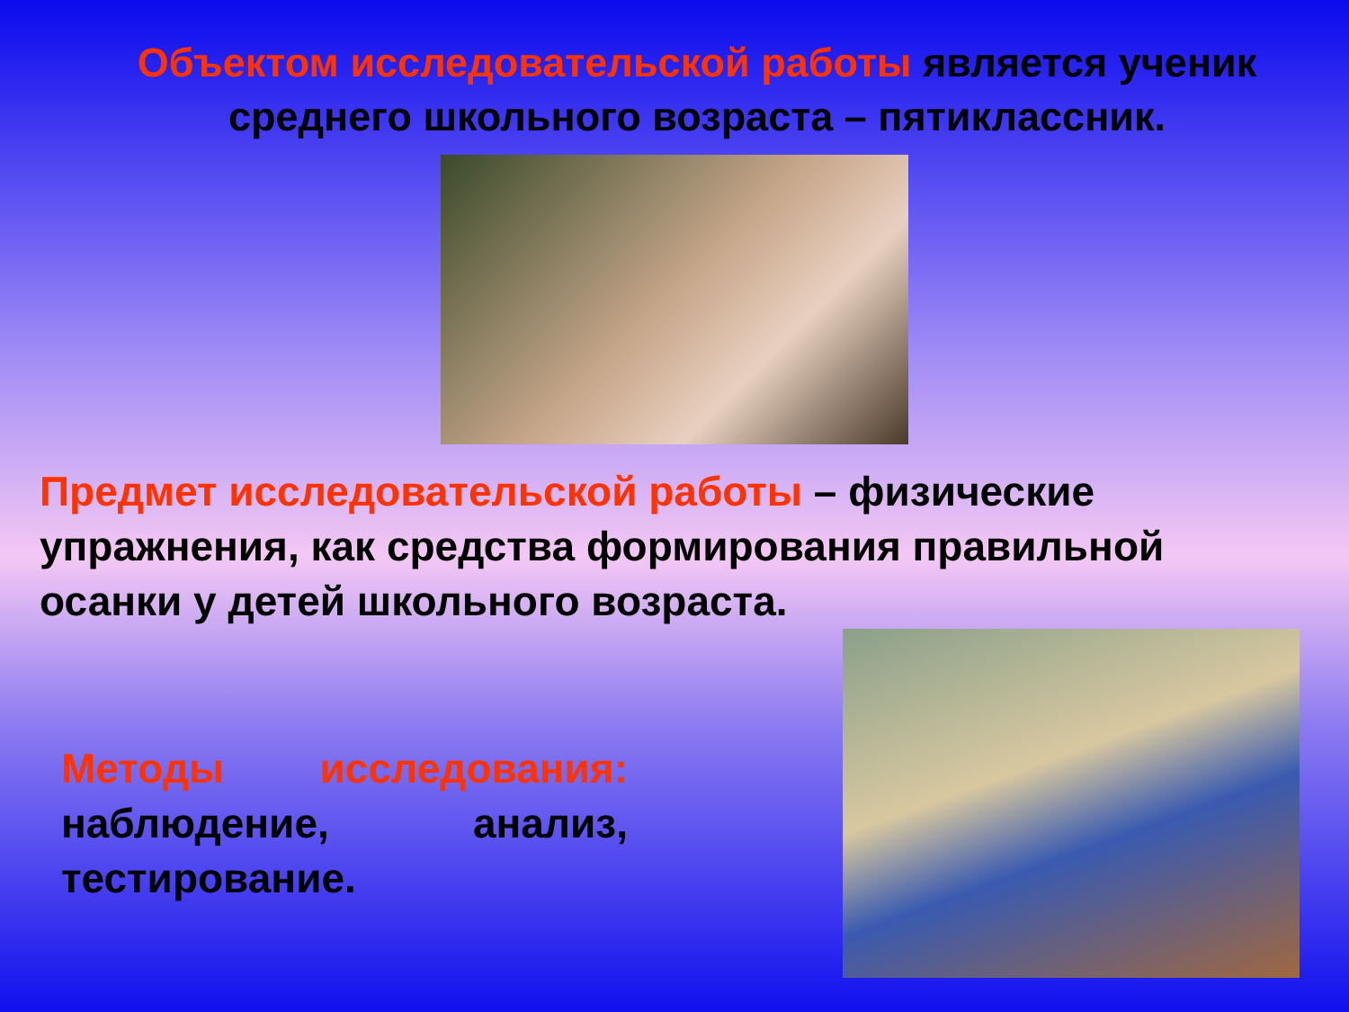Объектом исследовательской работы является ученик среднего школьного возраста – пятиклассник.
Предмет исследовательской работы – физические упражнения, как средства формирования правильной осанки у детей школьного возраста.
Методы исследования: наблюдение, анализ, тестирование.